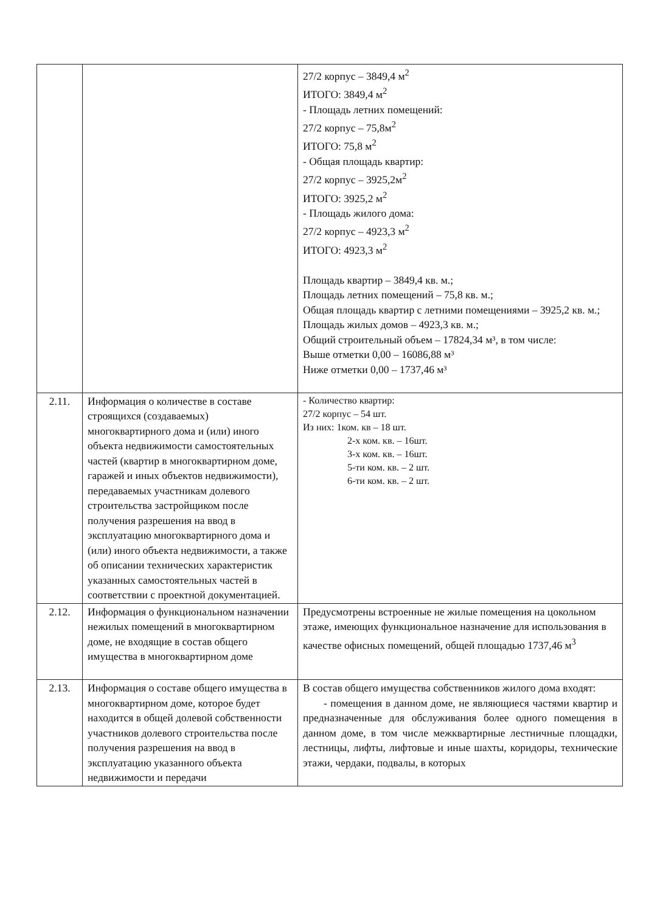| | | 27/2 корпус – 3849,4 м<sup>2</sup> ИТОГО: 3849,4 м<sup>2</sup> - Площадь летних помещений: 27/2 корпус – 75,8м<sup>2</sup> ИТОГО: 75,8 м<sup>2</sup> - Общая площадь квартир: 27/2 корпус – 3925,2м<sup>2</sup> ИТОГО: 3925,2 м<sup>2</sup> - Площадь жилого дома: 27/2 корпус – 4923,3 м<sup>2</sup> ИТОГО: 4923,3 м<sup>2</sup> Площадь квартир – 3849,4 кв. м.; Площадь летних помещений – 75,8 кв. м.; Общая площадь квартир с летними помещениями – 3925,2 кв. м.; Площадь жилых домов – 4923,3 кв. м.; Общий строительный объем – 17824,34 м³, в том числе: Выше отметки 0,00 – 16086,88 м³ Ниже отметки 0,00 – 1737,46 м³ |
| 2.11. | Информация о количестве в составе строящихся (создаваемых) многоквартирного дома и (или) иного объекта недвижимости самостоятельных частей (квартир в многоквартирном доме, гаражей и иных объектов недвижимости), передаваемых участникам долевого строительства застройщиком после получения разрешения на ввод в эксплуатацию многоквартирного дома и (или) иного объекта недвижимости, а также об описании технических характеристик указанных самостоятельных частей в соответствии с проектной документацией. | - Количество квартир: 27/2 корпус – 54 шт. Из них: 1ком. кв – 18 шт. 2-х ком. кв. – 16шт. 3-х ком. кв. – 16шт. 5-ти ком. кв. – 2 шт. 6-ти ком. кв. – 2 шт. |
| 2.12. | Информация о функциональном назначении нежилых помещений в многоквартирном доме, не входящие в состав общего имущества в многоквартирном доме | Предусмотрены встроенные не жилые помещения на цокольном этаже, имеющих функциональное назначение для использования в качестве офисных помещений, общей площадью 1737,46 м<sup>3</sup> |
| 2.13. | Информация о составе общего имущества в многоквартирном доме, которое будет находится в общей долевой собственности участников долевого строительства после получения разрешения на ввод в эксплуатацию указанного объекта недвижимости и передачи | В состав общего имущества собственников жилого дома входят: - помещения в данном доме, не являющиеся частями квартир и предназначенные для обслуживания более одного помещения в данном доме, в том числе межквартирные лестничные площадки, лестницы, лифты, лифтовые и иные шахты, коридоры, технические этажи, чердаки, подвалы, в которых |